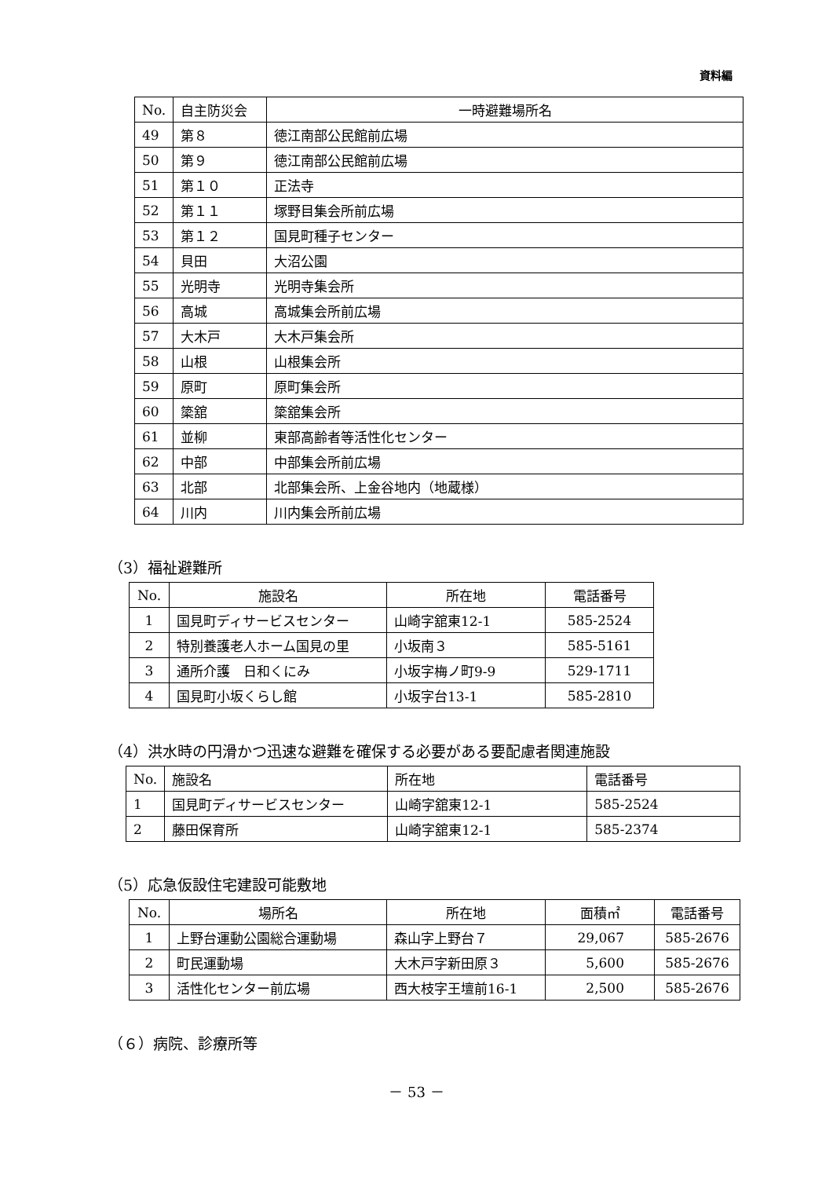資料編
| No. | 自主防災会 | 一時避難場所名 |
| --- | --- | --- |
| 49 | 第８ | 徳江南部公民館前広場 |
| 50 | 第９ | 徳江南部公民館前広場 |
| 51 | 第１０ | 正法寺 |
| 52 | 第１１ | 塚野目集会所前広場 |
| 53 | 第１２ | 国見町種子センター |
| 54 | 貝田 | 大沼公園 |
| 55 | 光明寺 | 光明寺集会所 |
| 56 | 高城 | 高城集会所前広場 |
| 57 | 大木戸 | 大木戸集会所 |
| 58 | 山根 | 山根集会所 |
| 59 | 原町 | 原町集会所 |
| 60 | 簗舘 | 簗舘集会所 |
| 61 | 並柳 | 東部高齢者等活性化センター |
| 62 | 中部 | 中部集会所前広場 |
| 63 | 北部 | 北部集会所、上金谷地内（地蔵様） |
| 64 | 川内 | 川内集会所前広場 |
（3）福祉避難所
| No. | 施設名 | 所在地 | 電話番号 |
| --- | --- | --- | --- |
| 1 | 国見町ディサービスセンター | 山崎字舘東12-1 | 585-2524 |
| 2 | 特別養護老人ホーム国見の里 | 小坂南３ | 585-5161 |
| 3 | 通所介護 日和くにみ | 小坂字梅ノ町9-9 | 529-1711 |
| 4 | 国見町小坂くらし館 | 小坂字台13-1 | 585-2810 |
（4）洪水時の円滑かつ迅速な避難を確保する必要がある要配慮者関連施設
| No. | 施設名 | 所在地 | 電話番号 |
| --- | --- | --- | --- |
| 1 | 国見町ディサービスセンター | 山崎字舘東12-1 | 585-2524 |
| 2 | 藤田保育所 | 山崎字舘東12-1 | 585-2374 |
（5）応急仮設住宅建設可能敷地
| No. | 場所名 | 所在地 | 面積㎡ | 電話番号 |
| --- | --- | --- | --- | --- |
| 1 | 上野台運動公園総合運動場 | 森山字上野台７ | 29,067 | 585-2676 |
| 2 | 町民運動場 | 大木戸字新田原３ | 5,600 | 585-2676 |
| 3 | 活性化センター前広場 | 西大枝字王壇前16-1 | 2,500 | 585-2676 |
（６）病院、診療所等
－ 53 －